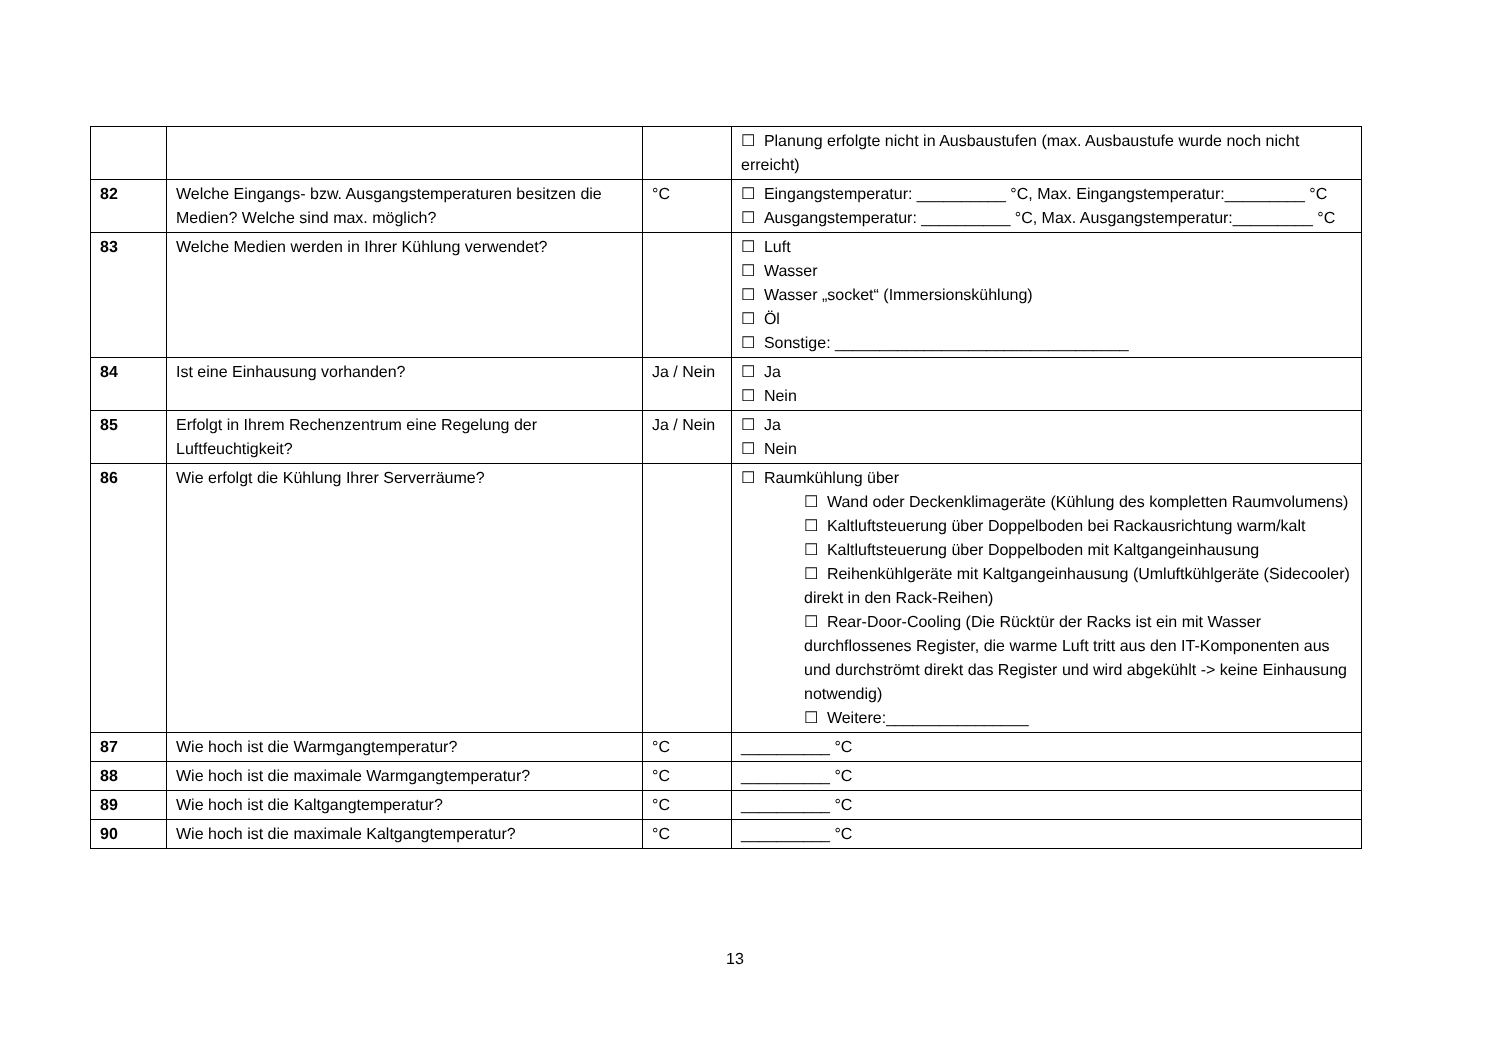| | | | ☐ Planung erfolgte nicht in Ausbaustufen (max. Ausbaustufe wurde noch nicht erreicht) |
| 82 | Welche Eingangs- bzw. Ausgangstemperaturen besitzen die Medien? Welche sind max. möglich? | °C | ☐ Eingangstemperatur: __________ °C, Max. Eingangstemperatur:_________ °C ☐ Ausgangstemperatur: __________ °C, Max. Ausgangstemperatur:_________ °C |
| 83 | Welche Medien werden in Ihrer Kühlung verwendet? | | ☐ Luft ☐ Wasser ☐ Wasser „socket“ (Immersionskühlung) ☐ Öl ☐ Sonstige: _________________________________ |
| 84 | Ist eine Einhausung vorhanden? | Ja / Nein | ☐ Ja ☐ Nein |
| 85 | Erfolgt in Ihrem Rechenzentrum eine Regelung der Luftfeuchtigkeit? | Ja / Nein | ☐ Ja ☐ Nein |
| 86 | Wie erfolgt die Kühlung Ihrer Serverräume? | | ☐ Raumkühlung über ☐ Wand oder Deckenklimageräte (Kühlung des kompletten Raumvolumens) ☐ Kaltluftsteuerung über Doppelboden bei Rackausrichtung warm/kalt ☐ Kaltluftsteuerung über Doppelboden mit Kaltgangeinhausung ☐ Reihenkühlgeräte mit Kaltgangeinhausung (Umluftkühlgeräte (Sidecooler) direkt in den Rack-Reihen) ☐ Rear-Door-Cooling (Die Rücktür der Racks ist ein mit Wasser durchflossenes Register, die warme Luft tritt aus den IT-Komponenten aus und durchströmt direkt das Register und wird abgekühlt -> keine Einhausung notwendig) ☐ Weitere:________________ |
| 87 | Wie hoch ist die Warmgangtemperatur? | °C | __________ °C |
| 88 | Wie hoch ist die maximale Warmgangtemperatur? | °C | __________ °C |
| 89 | Wie hoch ist die Kaltgangtemperatur? | °C | __________ °C |
| 90 | Wie hoch ist die maximale Kaltgangtemperatur? | °C | __________ °C |
13